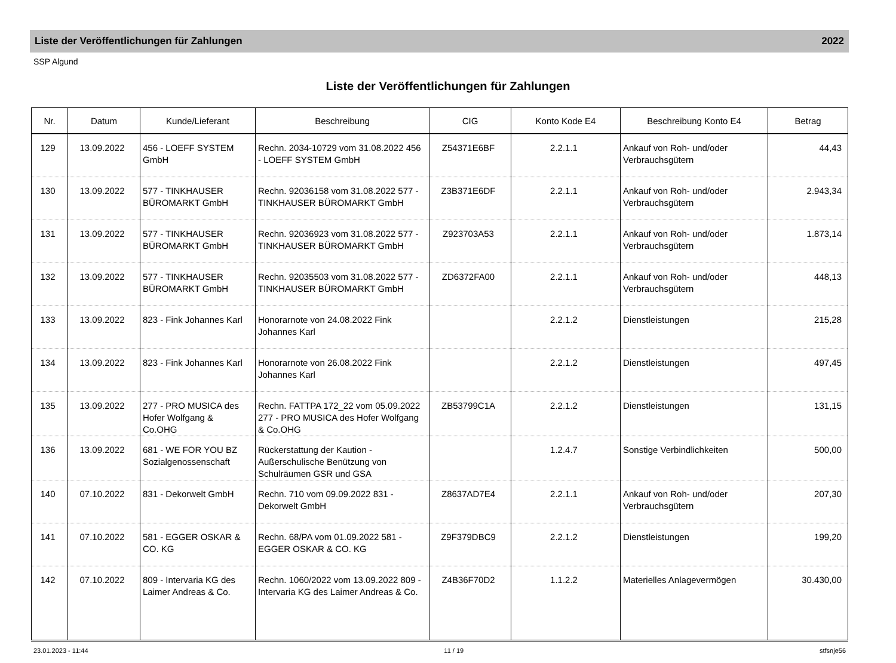Liste der Veröffentlichungen für Zahlungen 2022
SSP Algund
Liste der Veröffentlichungen für Zahlungen
| Nr. | Datum | Kunde/Lieferant | Beschreibung | CIG | Konto Kode E4 | Beschreibung Konto E4 | Betrag |
| --- | --- | --- | --- | --- | --- | --- | --- |
| 129 | 13.09.2022 | 456 - LOEFF SYSTEM GmbH | Rechn. 2034-10729 vom 31.08.2022 456 - LOEFF SYSTEM GmbH | Z54371E6BF | 2.2.1.1 | Ankauf von Roh- und/oder Verbrauchsgütern | 44,43 |
| 130 | 13.09.2022 | 577 - TINKHAUSER BÜROMARKT GmbH | Rechn. 92036158 vom 31.08.2022 577 - TINKHAUSER BÜROMARKT GmbH | Z3B371E6DF | 2.2.1.1 | Ankauf von Roh- und/oder Verbrauchsgütern | 2.943,34 |
| 131 | 13.09.2022 | 577 - TINKHAUSER BÜROMARKT GmbH | Rechn. 92036923 vom 31.08.2022 577 - TINKHAUSER BÜROMARKT GmbH | Z923703A53 | 2.2.1.1 | Ankauf von Roh- und/oder Verbrauchsgütern | 1.873,14 |
| 132 | 13.09.2022 | 577 - TINKHAUSER BÜROMARKT GmbH | Rechn. 92035503 vom 31.08.2022 577 - TINKHAUSER BÜROMARKT GmbH | ZD6372FA00 | 2.2.1.1 | Ankauf von Roh- und/oder Verbrauchsgütern | 448,13 |
| 133 | 13.09.2022 | 823 - Fink Johannes Karl | Honorarnote von 24.08.2022 Fink Johannes Karl | | 2.2.1.2 | Dienstleistungen | 215,28 |
| 134 | 13.09.2022 | 823 - Fink Johannes Karl | Honorarnote von 26.08.2022 Fink Johannes Karl | | 2.2.1.2 | Dienstleistungen | 497,45 |
| 135 | 13.09.2022 | 277 - PRO MUSICA des Hofer Wolfgang & Co.OHG | Rechn. FATTPA 172_22 vom 05.09.2022 277 - PRO MUSICA des Hofer Wolfgang & Co.OHG | ZB53799C1A | 2.2.1.2 | Dienstleistungen | 131,15 |
| 136 | 13.09.2022 | 681 - WE FOR YOU BZ Sozialgenossenschaft | Rückerstattung der Kaution - Außerschulische Benützung von Schulräumen GSR und GSA | | 1.2.4.7 | Sonstige Verbindlichkeiten | 500,00 |
| 140 | 07.10.2022 | 831 - Dekorwelt GmbH | Rechn. 710 vom 09.09.2022 831 - Dekorwelt GmbH | Z8637AD7E4 | 2.2.1.1 | Ankauf von Roh- und/oder Verbrauchsgütern | 207,30 |
| 141 | 07.10.2022 | 581 - EGGER OSKAR & CO. KG | Rechn. 68/PA vom 01.09.2022 581 - EGGER OSKAR & CO. KG | Z9F379DBC9 | 2.2.1.2 | Dienstleistungen | 199,20 |
| 142 | 07.10.2022 | 809 - Intervaria KG des Laimer Andreas & Co. | Rechn. 1060/2022 vom 13.09.2022 809 - Intervaria KG des Laimer Andreas & Co. | Z4B36F70D2 | 1.1.2.2 | Materielles Anlagevermögen | 30.430,00 |
23.01.2023 - 11:44 11 / 19 stfsnje56